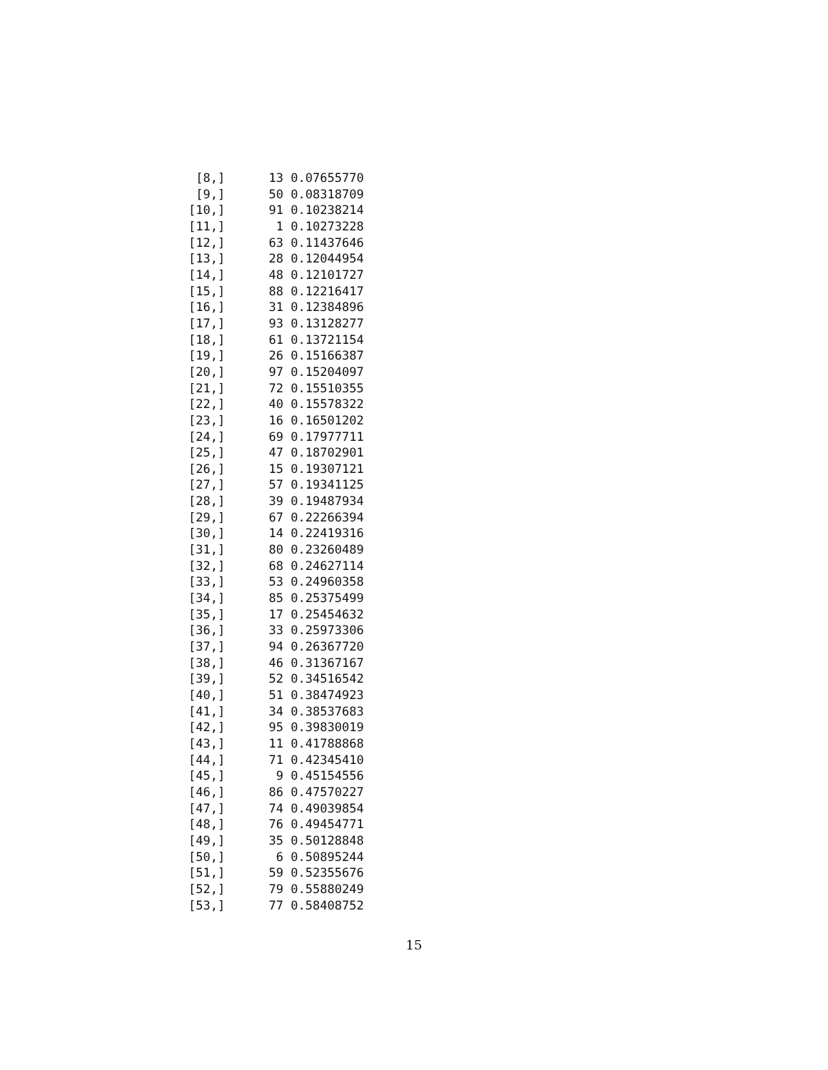[8,]      13 0.07655770
 [9,]      50 0.08318709
[10,]      91 0.10238214
[11,]       1 0.10273228
[12,]      63 0.11437646
[13,]      28 0.12044954
[14,]      48 0.12101727
[15,]      88 0.12216417
[16,]      31 0.12384896
[17,]      93 0.13128277
[18,]      61 0.13721154
[19,]      26 0.15166387
[20,]      97 0.15204097
[21,]      72 0.15510355
[22,]      40 0.15578322
[23,]      16 0.16501202
[24,]      69 0.17977711
[25,]      47 0.18702901
[26,]      15 0.19307121
[27,]      57 0.19341125
[28,]      39 0.19487934
[29,]      67 0.22266394
[30,]      14 0.22419316
[31,]      80 0.23260489
[32,]      68 0.24627114
[33,]      53 0.24960358
[34,]      85 0.25375499
[35,]      17 0.25454632
[36,]      33 0.25973306
[37,]      94 0.26367720
[38,]      46 0.31367167
[39,]      52 0.34516542
[40,]      51 0.38474923
[41,]      34 0.38537683
[42,]      95 0.39830019
[43,]      11 0.41788868
[44,]      71 0.42345410
[45,]       9 0.45154556
[46,]      86 0.47570227
[47,]      74 0.49039854
[48,]      76 0.49454771
[49,]      35 0.50128848
[50,]       6 0.50895244
[51,]      59 0.52355676
[52,]      79 0.55880249
[53,]      77 0.58408752
15